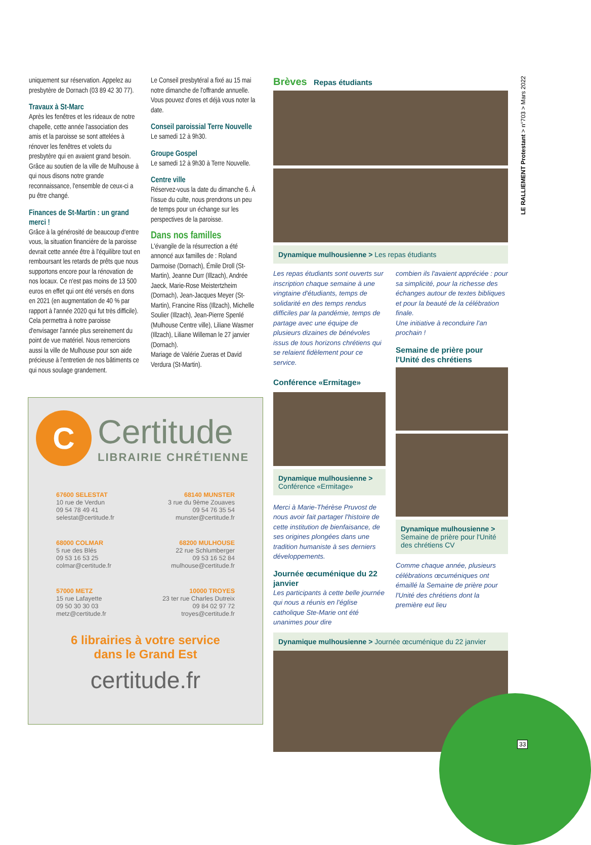uniquement sur réservation. Appelez au presbytère de Dornach (03 89 42 30 77).
Travaux à St-Marc
Après les fenêtres et les rideaux de notre chapelle, cette année l'association des amis et la paroisse se sont attelées à rénover les fenêtres et volets du presbytère qui en avaient grand besoin. Grâce au soutien de la ville de Mulhouse à qui nous disons notre grande reconnaissance, l'ensemble de ceux-ci a pu être changé.
Finances de St-Martin : un grand merci !
Grâce à la générosité de beaucoup d'entre vous, la situation financière de la paroisse devrait cette année être à l'équilibre tout en remboursant les retards de prêts que nous supportons encore pour la rénovation de nos locaux. Ce n'est pas moins de 13 500 euros en effet qui ont été versés en dons en 2021 (en augmentation de 40 % par rapport à l'année 2020 qui fut très difficile). Cela permettra à notre paroisse d'envisager l'année plus sereinement du point de vue matériel. Nous remercions aussi la ville de Mulhouse pour son aide précieuse à l'entretien de nos bâtiments ce qui nous soulage grandement.
Le Conseil presbytéral a fixé au 15 mai notre dimanche de l'offrande annuelle. Vous pouvez d'ores et déjà vous noter la date.
Conseil paroissial Terre Nouvelle
Le samedi 12 à 9h30.
Groupe Gospel
Le samedi 12 à 9h30 à Terre Nouvelle.
Centre ville
Réservez-vous la date du dimanche 6. À l'issue du culte, nous prendrons un peu de temps pour un échange sur les perspectives de la paroisse.
Dans nos familles
L'évangile de la résurrection a été annoncé aux familles de : Roland Darmoise (Dornach), Émile Droll (St-Martin), Jeanne Durr (Illzach), Andrée Jaeck, Marie-Rose Meistertzheim (Dornach), Jean-Jacques Meyer (St-Martin), Francine Riss (Illzach), Michelle Soulier (Illzach), Jean-Pierre Spenlé (Mulhouse Centre ville), Liliane Wasmer (Illzach), Liliane Willeman le 27 janvier (Dornach).
Mariage de Valérie Zueras et David Verdura (St-Martin).
Brèves Repas étudiants
Dynamique mulhousienne > Les repas étudiants
Les repas étudiants sont ouverts sur inscription chaque semaine à une vingtaine d'étudiants, temps de solidarité en des temps rendus difficiles par la pandémie, temps de partage avec une équipe de plusieurs dizaines de bénévoles issus de tous horizons chrétiens qui se relaient fidèlement pour ce service.
Conférence «Ermitage»
Dynamique mulhousienne >
Conférence «Ermitage»
Merci à Marie-Thérèse Pruvost de nous avoir fait partager l'histoire de cette institution de bienfaisance, de ses origines plongées dans une tradition humaniste à ses derniers développements.
Journée œcuménique du 22 janvier
Les participants à cette belle journée qui nous a réunis en l'église catholique Ste-Marie ont été unanimes pour dire
combien ils l'avaient appréciée : pour sa simplicité, pour la richesse des échanges autour de textes bibliques et pour la beauté de la célébration finale.
Une initiative à reconduire l'an prochain !
Semaine de prière pour l'Unité des chrétiens
Dynamique mulhousienne > Semaine de prière pour l'Unité des chrétiens CV
Comme chaque année, plusieurs célébrations œcuméniques ont émaillé la Semaine de prière pour l'Unité des chrétiens dont la première eut lieu
Dynamique mulhousienne > Journée œcuménique du 22 janvier
C
Certitude
LIBRAIRIE CHRÉTIENNE
67600 SELESTAT
10 rue de Verdun
09 54 78 49 41
selestat@certitude.fr
68140 MUNSTER
3 rue du 9ème Zouaves
09 54 76 35 54
munster@certitude.fr
68000 COLMAR
5 rue des Blés
09 53 16 53 25
colmar@certitude.fr
68200 MULHOUSE
22 rue Schlumberger
09 53 16 52 84
mulhouse@certitude.fr
57000 METZ
15 rue Lafayette
09 50 30 30 03
metz@certitude.fr
10000 TROYES
23 ter rue Charles Dutreix
09 84 02 97 72
troyes@certitude.fr
6 librairies à votre service
dans le Grand Est
certitude.fr
LE RALLIEMENT Protestant > n°703 > Mars 2022
33